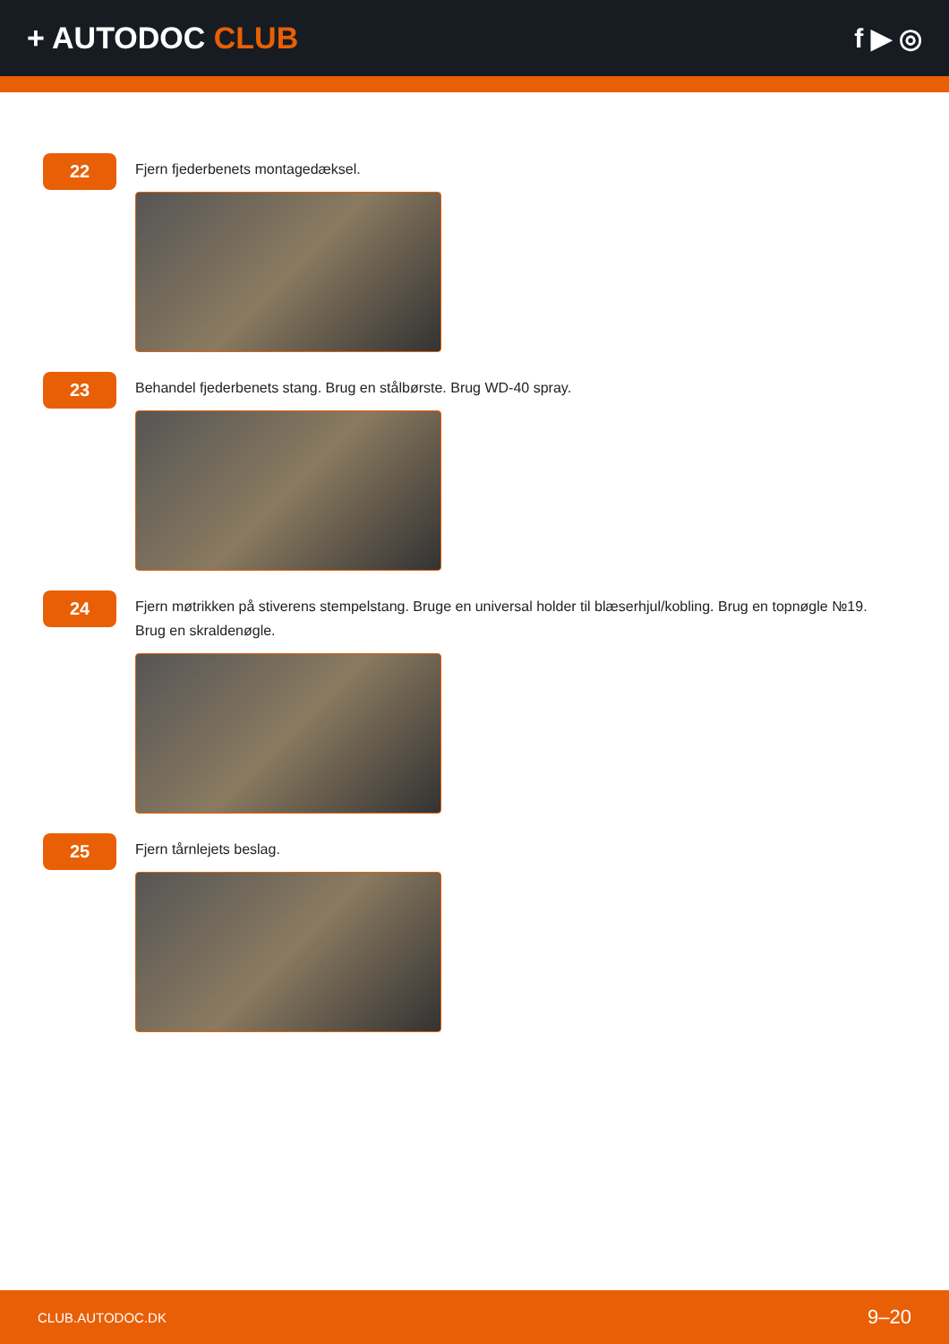+ AUTODOC CLUB f ▶ ◎
22
Fjern fjederbenets montagedæksel.
23
Behandel fjederbenets stang. Brug en stålbørste. Brug WD-40 spray.
24
Fjern møtrikken på stiverens stempelstang. Bruge en universal holder til blæserhjul/kobling. Brug en topnøgle №19. Brug en skraldenøgle.
25
Fjern tårnlejets beslag.
CLUB.AUTODOC.DK 9–20